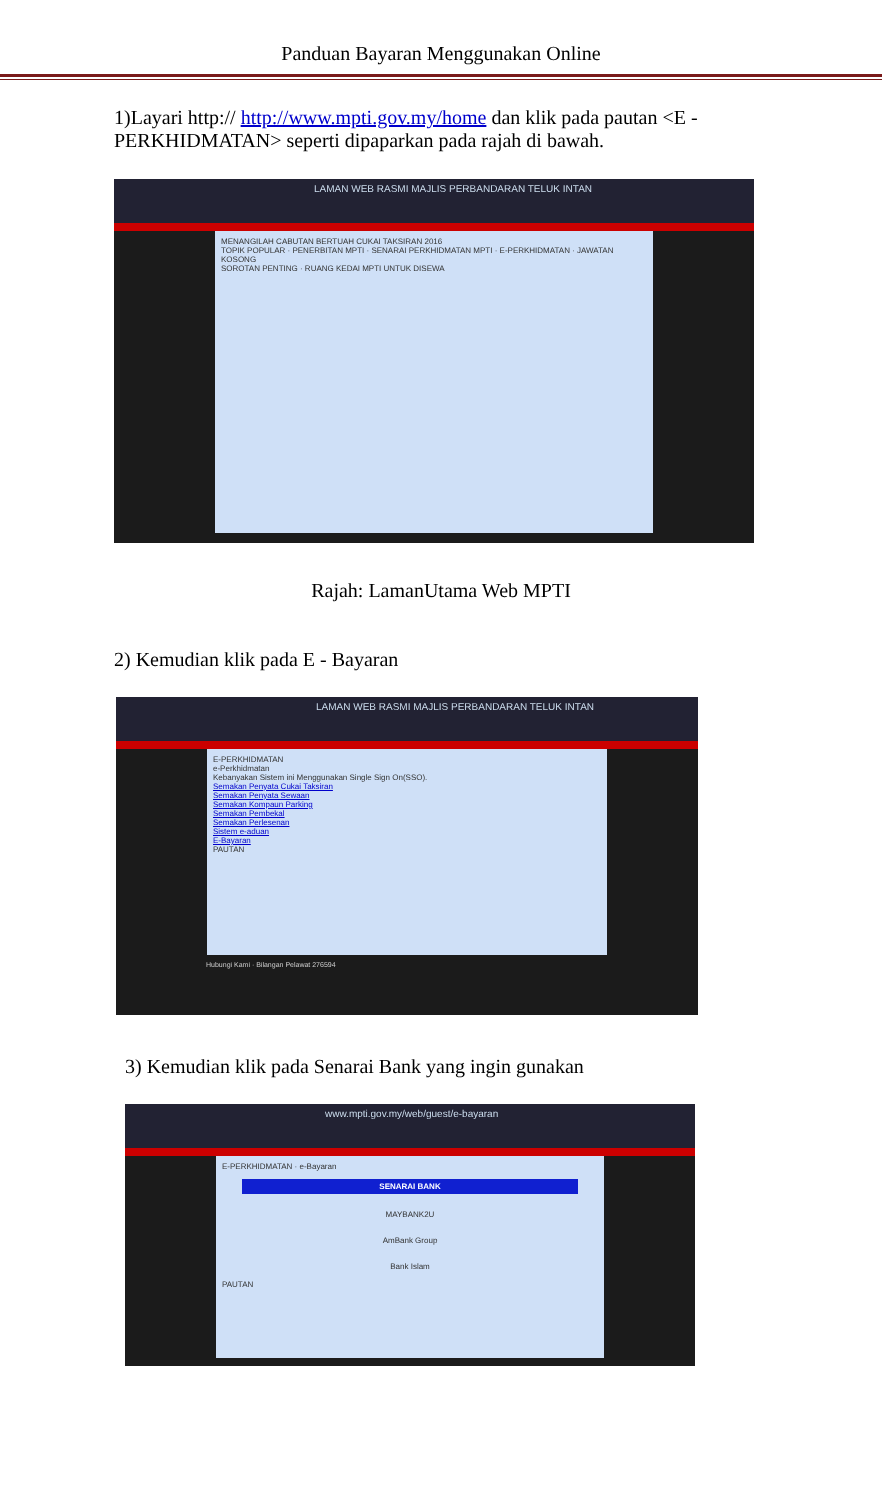Panduan Bayaran Menggunakan Online
1)Layari http:// http://www.mpti.gov.my/home dan klik pada pautan <E - PERKHIDMATAN> seperti dipaparkan pada rajah di bawah.
LAMAN WEB RASMI MAJLIS PERBANDARAN TELUK INTAN
MENANGILAH CABUTAN BERTUAH CUKAI TAKSIRAN 2016
TOPIK POPULAR · PENERBITAN MPTI · SENARAI PERKHIDMATAN MPTI · E-PERKHIDMATAN · JAWATAN KOSONG
SOROTAN PENTING · RUANG KEDAI MPTI UNTUK DISEWA
Rajah: LamanUtama Web MPTI
2) Kemudian klik pada E - Bayaran
LAMAN WEB RASMI MAJLIS PERBANDARAN TELUK INTAN
E-PERKHIDMATAN
e-Perkhidmatan
Kebanyakan Sistem ini Menggunakan Single Sign On(SSO).
Semakan Penyata Cukai Taksiran
Semakan Penyata Sewaan
Semakan Kompaun Parking
Semakan Pembekal
Semakan Perlesenan
Sistem e-aduan
E-Bayaran
PAUTAN
Hubungi Kami · Bilangan Pelawat 276594
3) Kemudian klik pada Senarai Bank yang ingin gunakan
www.mpti.gov.my/web/guest/e-bayaran
E-PERKHIDMATAN · e-Bayaran
SENARAI BANK
MAYBANK2U
AmBank Group
Bank Islam
PAUTAN